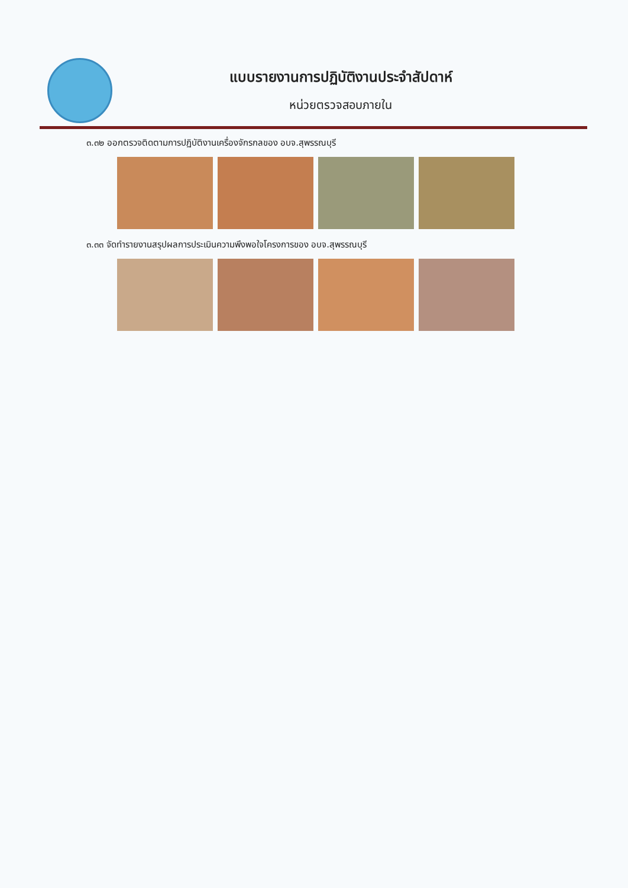แบบรายงานการปฏิบัติงานประจำสัปดาห์
หน่วยตรวจสอบภายใน
๓.๓๒ ออกตรวจติดตามการปฏิบัติงานเครื่องจักรกลของ อบจ.สุพรรณบุรี
๓.๓๓ จัดทำรายงานสรุปผลการประเมินความพึงพอใจโครงการของ อบจ.สุพรรณบุรี